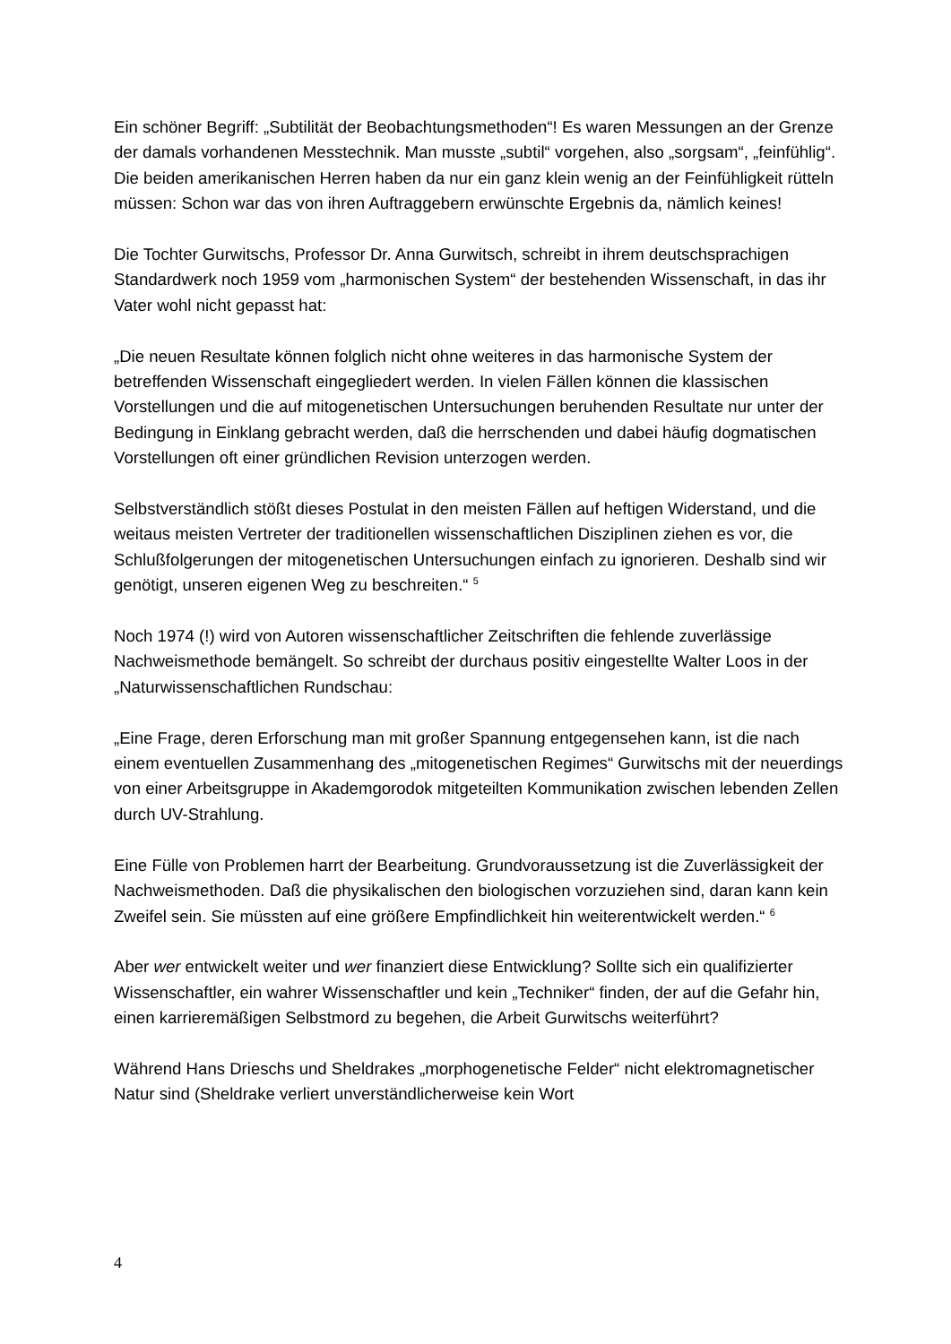Ein schöner Begriff: „Subtilität der Beobachtungsmethoden“! Es waren Messungen an der Grenze der damals vorhandenen Messtechnik. Man musste „subtil“ vorgehen, also „sorgsam“, „feinfühlig“. Die beiden amerikanischen Herren haben da nur ein ganz klein wenig an der Feinfühligkeit rütteln müssen: Schon war das von ihren Auftraggebern erwünschte Ergebnis da, nämlich keines!
Die Tochter Gurwitschs, Professor Dr. Anna Gurwitsch, schreibt in ihrem deutschsprachigen Standardwerk noch 1959 vom „harmonischen System“ der bestehenden Wissenschaft, in das ihr Vater wohl nicht gepasst hat:
„Die neuen Resultate können folglich nicht ohne weiteres in das harmonische System der betreffenden Wissenschaft eingegliedert werden. In vielen Fällen können die klassischen Vorstellungen und die auf mitogenetischen Untersuchungen beruhenden Resultate nur unter der Bedingung in Einklang gebracht werden, daß die herrschenden und dabei häufig dogmatischen Vorstellungen oft einer gründlichen Revision unterzogen werden.
Selbstverständlich stößt dieses Postulat in den meisten Fällen auf heftigen Widerstand, und die weitaus meisten Vertreter der traditionellen wissenschaftlichen Disziplinen ziehen es vor, die Schlußfolgerungen der mitogenetischen Untersuchungen einfach zu ignorieren. Deshalb sind wir genötigt, unseren eigenen Weg zu beschreiten.“ <sup>5</sup>
Noch 1974 (!) wird von Autoren wissenschaftlicher Zeitschriften die fehlende zuverlässige Nachweismethode bemängelt. So schreibt der durchaus positiv eingestellte Walter Loos in der „Naturwissenschaftlichen Rundschau:
„Eine Frage, deren Erforschung man mit großer Spannung entgegensehen kann, ist die nach einem eventuellen Zusammenhang des „mitogenetischen Regimes“ Gurwitschs mit der neuerdings von einer Arbeitsgruppe in Akademgorodok mitgeteilten Kommunikation zwischen lebenden Zellen durch UV-Strahlung.
Eine Fülle von Problemen harrt der Bearbeitung. Grundvoraussetzung ist die Zuverlässigkeit der Nachweismethoden. Daß die physikalischen den biologischen vorzuziehen sind, daran kann kein Zweifel sein. Sie müssten auf eine größere Empfindlichkeit hin weiterentwickelt werden.“ <sup>6</sup>
Aber wer entwickelt weiter und wer finanziert diese Entwicklung? Sollte sich ein qualifizierter Wissenschaftler, ein wahrer Wissenschaftler und kein „Techniker“ finden, der auf die Gefahr hin, einen karrieremäßigen Selbstmord zu begehen, die Arbeit Gurwitschs weiterführt?
Während Hans Drieschs und Sheldrakes „morphogenetische Felder“ nicht elektromagnetischer Natur sind (Sheldrake verliert unverständlicherweise kein Wort
4